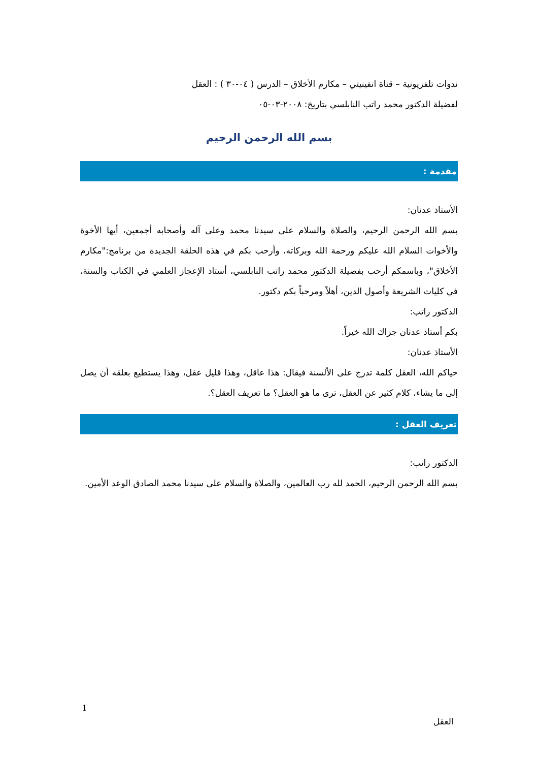ندوات تلفزيونية – قناة انفينيتي – مكارم الأخلاق – الدرس ( ٠٤-٣٠ ) : العقل
لفضيلة الدكتور محمد راتب النابلسي بتاريخ: ٢٠٠٨-٠٣-٠٥
بسم الله الرحمن الرحيم
مقدمة :
الأستاذ عدنان:
بسم الله الرحمن الرحيم، والصلاة والسلام على سيدنا محمد وعلى آله وأصحابه أجمعين، أيها الأخوة والأخوات السلام الله عليكم ورحمة الله وبركاته، وأرحب بكم في هذه الحلقة الجديدة من برنامج:"مكارم الأخلاق"، وباسمكم أرحب بفضيلة الدكتور محمد راتب النابلسي، أستاذ الإعجاز العلمي في الكتاب والسنة، في كليات الشريعة وأصول الدين، أهلاً ومرحباً بكم دكتور.
الدكتور راتب:
بكم أستاذ عدنان جزاك الله خيراً.
الأستاذ عدنان:
حياكم الله، العقل كلمة تدرج على الألسنة فيقال: هذا عاقل، وهذا قليل عقل، وهذا يستطيع بعلقه أن يصل إلى ما يشاء، كلام كثير عن العقل، ترى ما هو العقل؟ ما تعريف العقل؟.
تعريف العقل :
الدكتور راتب:
بسم الله الرحمن الرحيم، الحمد لله رب العالمين، والصلاة والسلام على سيدنا محمد الصادق الوعد الأمين.
1
العقل